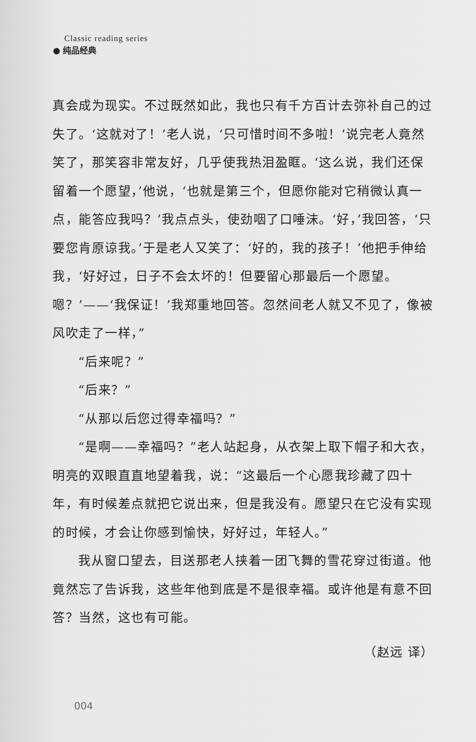Classic reading series
纯品经典
真会成为现实。不过既然如此，我也只有千方百计去弥补自己的过失了。‘这就对了！’老人说，‘只可惜时间不多啦！’说完老人竟然笑了，那笑容非常友好，几乎使我热泪盈眶。‘这么说，我们还保留着一个愿望，’他说，‘也就是第三个，但愿你能对它稍微认真一点，能答应我吗？’我点点头，使劲咽了口唾沫。‘好，’我回答，‘只要您肯原谅我。’于是老人又笑了：‘好的，我的孩子！’他把手伸给我，‘好好过，日子不会太坏的！但要留心那最后一个愿望。嗯？’——‘我保证！’我郑重地回答。忽然间老人就又不见了，像被风吹走了一样，”
“后来呢？”
“后来？”
“从那以后您过得幸福吗？”
“是啊——幸福吗？”老人站起身，从衣架上取下帽子和大衣，明亮的双眼直直地望着我，说：“这最后一个心愿我珍藏了四十年，有时候差点就把它说出来，但是我没有。愿望只在它没有实现的时候，才会让你感到愉快，好好过，年轻人。”
我从窗口望去，目送那老人挟着一团飞舞的雪花穿过街道。他竟然忘了告诉我，这些年他到底是不是很幸福。或许他是有意不回答？当然，这也有可能。
（赵远 译）
004